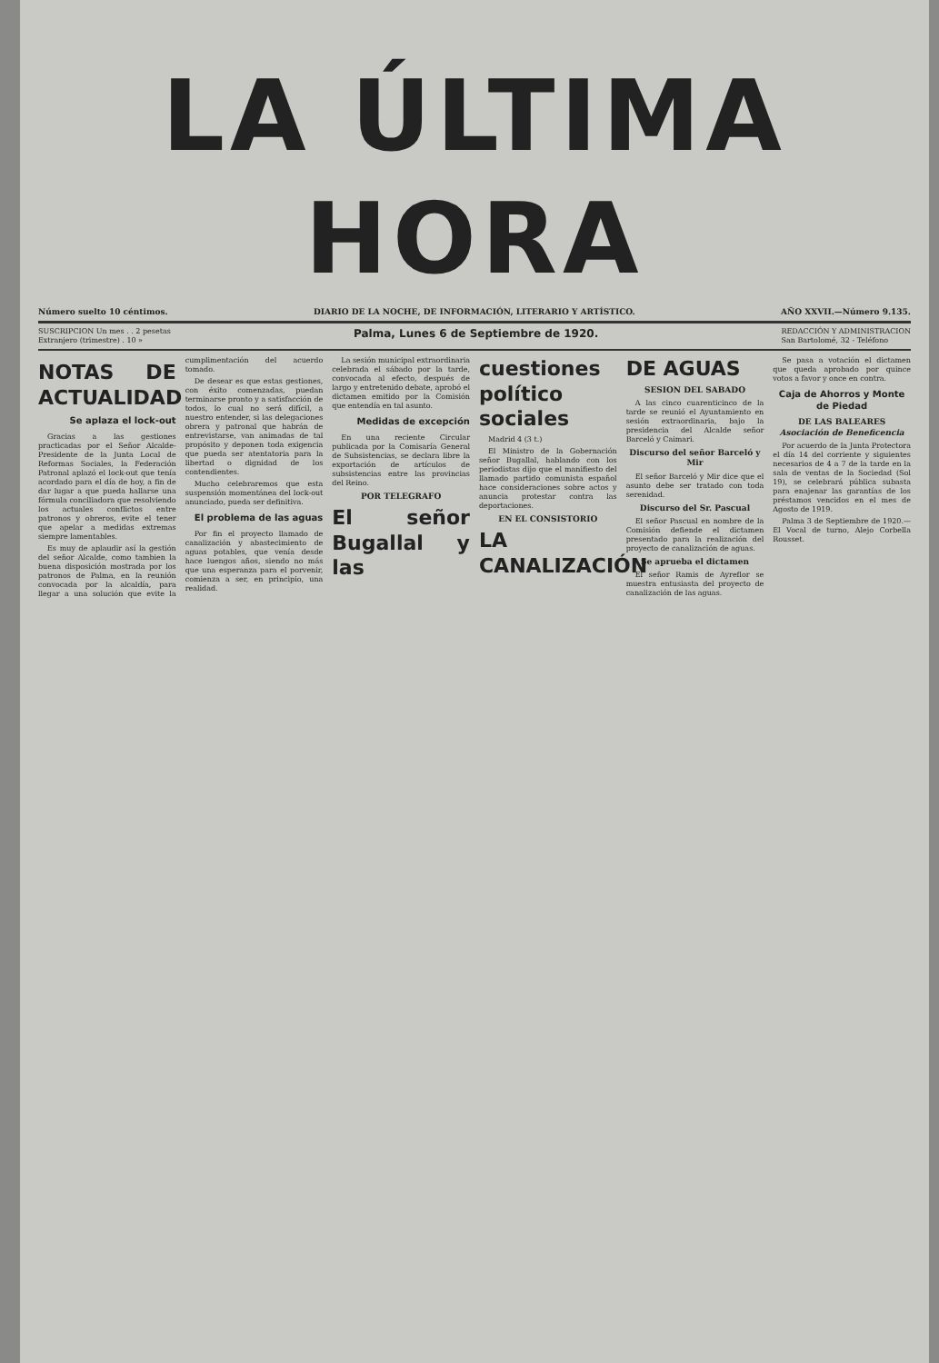LA ÚLTIMA HORA
Número suelto 10 céntimos. DIARIO DE LA NOCHE, DE INFORMACIÓN, LITERARIO Y ARTÍSTICO. AÑO XXVII.—Número 9.135.
SUSCRIPCION Un mes . . 2 pesetas
Extranjero (trimestre) . 10 » Palma, Lunes 6 de Septiembre de 1920. REDACCIÓN Y ADMINISTRACION
San Bartolomé, 32 - Teléfono
NOTAS DE ACTUALIDAD
Se aplaza el lock-out
Gracias a las gestiones practicadas por el Señor Alcalde-Presidente de la Junta Local de Reformas Sociales, la Federación Patronal aplazó el lock-out que tenía acordado para el día de hoy, a fin de dar lugar a que pueda hallarse una fórmula conciliadora que resolviendo los actuales conflictos entre patronos y obreros, evite el tener que apelar a medidas extremas siempre lamentables.
Es muy de aplaudir así la gestión del señor Alcalde, como tambien la buena disposición mostrada por los patronos de Palma, en la reunión convocada por la alcaldía, para llegar a una solución que evite la cumplimentación del acuerdo tomado.
De desear es que estas gestiones, con éxito comenzadas, puedan terminarse pronto y a satisfacción de todos, lo cual no será difícil, a nuestro entender, si las delegaciones obrera y patronal que habrán de entrevistarse, van animadas de tal propósito y deponen toda exigencia que pueda ser atentatoria para la libertad o dignidad de los contendientes.
Mucho celebraremos que esta suspensión momentánea del lock-out anunciado, pueda ser definitiva.
El problema de las aguas
Por fin el proyecto llamado de canalización y abastecimiento de aguas potables, que venía desde hace luengos años, siendo no más que una esperanza para el porvenir, comienza a ser, en principio, una realidad.
La sesión municipal extraordinaria celebrada el sábado por la tarde, convocada al efecto, después de largo y entretenido debate, aprobó el dictamen emitido por la Comisión que entendía en tal asunto.
Medidas de excepción
En una reciente Circular publicada por la Comisaría General de Subsistencias, se declara libre la exportación de artículos de subsistencias entre las provincias del Reino.
POR TELEGRAFO
El señor Bugallal y las cuestiones político sociales
Madrid 4 (3 t.)
El Ministro de la Gobernación señor Bugallal, hablando con los periodistas dijo que el manifiesto del llamado partido comunista español hace consideraciones sobre actos y anuncia protestar contra las deportaciones.
EN EL CONSISTORIO
LA CANALIZACIÓN DE AGUAS
SESION DEL SABADO
A las cinco cuarenticinco de la tarde se reunió el Ayuntamiento en sesión extraordinaria, bajo la presidencia del Alcalde señor Barceló y Caimari.
Discurso del señor Barceló y Mir
El señor Barceló y Mir dice que el asunto debe ser tratado con toda serenidad.
Discurso del Sr. Pascual
El señor Pascual en nombre de la Comisión defiende el dictamen presentado para la realización del proyecto de canalización de aguas.
Se aprueba el dictamen
El señor Ramis de Ayreflor se muestra entusiasta del proyecto de canalización de las aguas.
Se pasa a votación el dictamen que queda aprobado por quince votos a favor y once en contra.
Caja de Ahorros y Monte de Piedad
DE LAS BALEARES
Asociación de Beneficencia
Por acuerdo de la Junta Protectora el día 14 del corriente y siguientes necesarios de 4 a 7 de la tarde en la sala de ventas de la Sociedad (Sol 19), se celebrará pública subasta para enajenar las garantías de los préstamos vencidos en el mes de Agosto de 1919.
Palma 3 de Septiembre de 1920.—El Vocal de turno, Alejo Corbella Rousset.